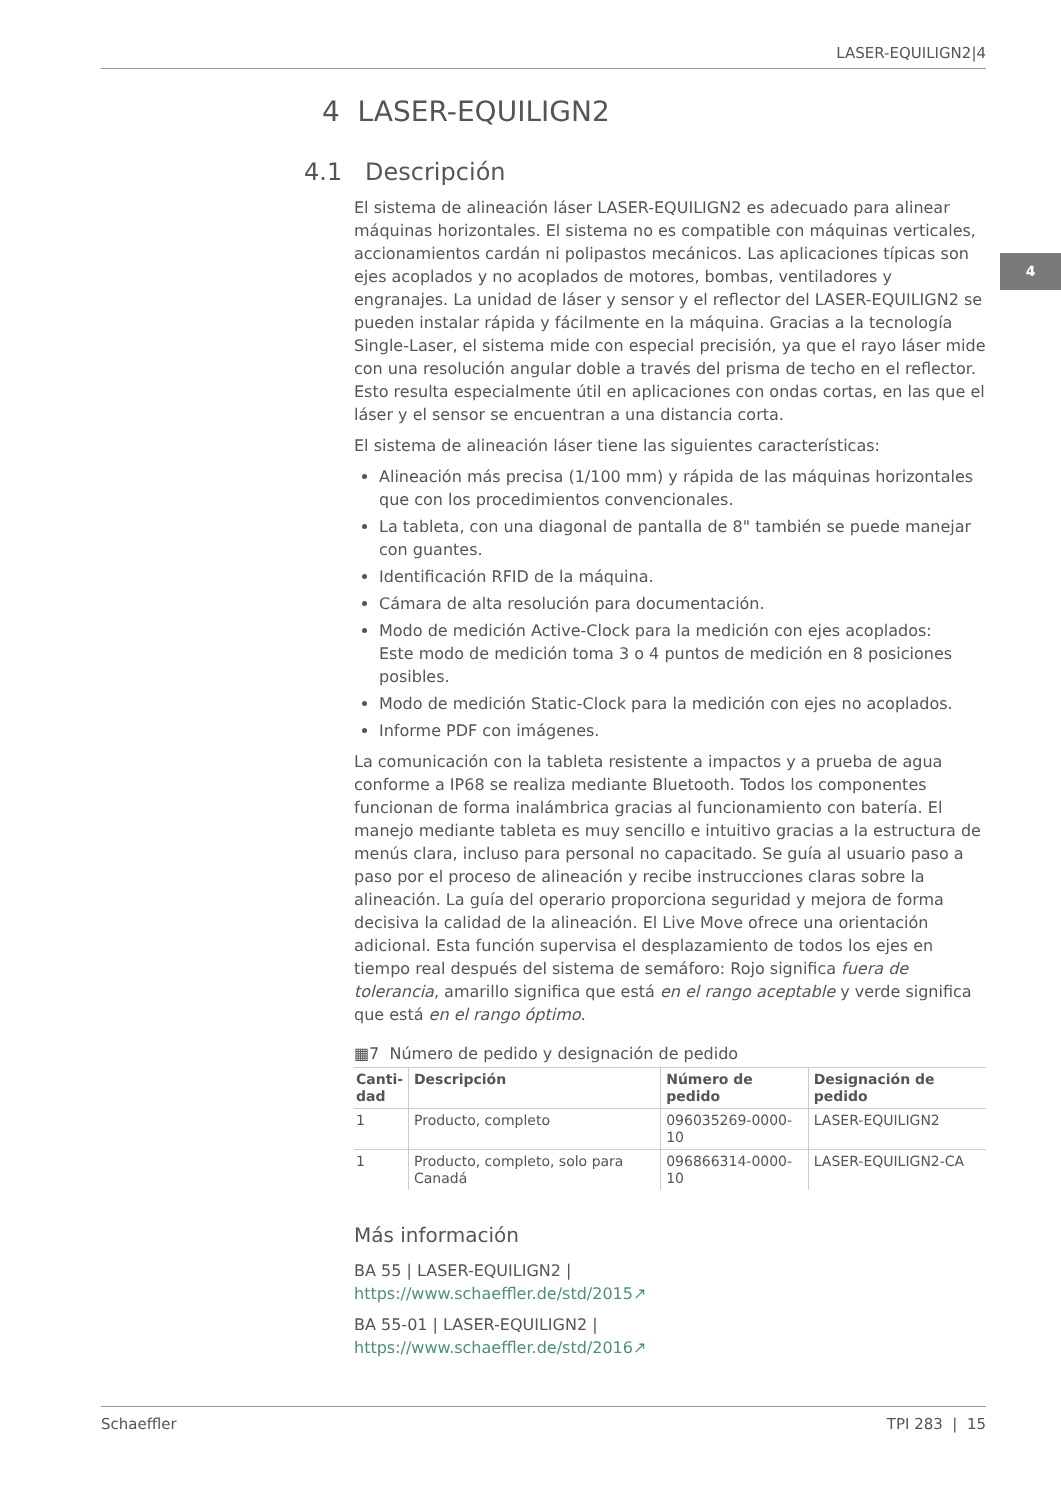LASER-EQUILIGN2|4
4
4 LASER-EQUILIGN2
4.1 Descripción
El sistema de alineación láser LASER-EQUILIGN2 es adecuado para alinear máquinas horizontales. El sistema no es compatible con máquinas verticales, accionamientos cardán ni polipastos mecánicos. Las aplicaciones típicas son ejes acoplados y no acoplados de motores, bombas, ventiladores y engranajes. La unidad de láser y sensor y el reflector del LASER-EQUILIGN2 se pueden instalar rápida y fácilmente en la máquina. Gracias a la tecnología Single-Laser, el sistema mide con especial precisión, ya que el rayo láser mide con una resolución angular doble a través del prisma de techo en el reflector. Esto resulta especialmente útil en aplicaciones con ondas cortas, en las que el láser y el sensor se encuentran a una distancia corta.
El sistema de alineación láser tiene las siguientes características:
Alineación más precisa (1/100 mm) y rápida de las máquinas horizontales que con los procedimientos convencionales.
La tableta, con una diagonal de pantalla de 8" también se puede manejar con guantes.
Identificación RFID de la máquina.
Cámara de alta resolución para documentación.
Modo de medición Active-Clock para la medición con ejes acoplados:
Este modo de medición toma 3 o 4 puntos de medición en 8 posiciones posibles.
Modo de medición Static-Clock para la medición con ejes no acoplados.
Informe PDF con imágenes.
La comunicación con la tableta resistente a impactos y a prueba de agua conforme a IP68 se realiza mediante Bluetooth. Todos los componentes funcionan de forma inalámbrica gracias al funcionamiento con batería. El manejo mediante tableta es muy sencillo e intuitivo gracias a la estructura de menús clara, incluso para personal no capacitado. Se guía al usuario paso a paso por el proceso de alineación y recibe instrucciones claras sobre la alineación. La guía del operario proporciona seguridad y mejora de forma decisiva la calidad de la alineación. El Live Move ofrece una orientación adicional. Esta función supervisa el desplazamiento de todos los ejes en tiempo real después del sistema de semáforo: Rojo significa fuera de tolerancia, amarillo significa que está en el rango aceptable y verde significa que está en el rango óptimo.
▦7 Número de pedido y designación de pedido
| Canti- dad | Descripción | Número de pedido | Designación de pedido |
| --- | --- | --- | --- |
| 1 | Producto, completo | 096035269-0000-10 | LASER-EQUILIGN2 |
| 1 | Producto, completo, solo para Canadá | 096866314-0000-10 | LASER-EQUILIGN2-CA |
Más información
BA 55 | LASER-EQUILIGN2 |
https://www.schaeffler.de/std/2015↗
BA 55-01 | LASER-EQUILIGN2 |
https://www.schaeffler.de/std/2016↗
Schaeffler TPI 283 | 15